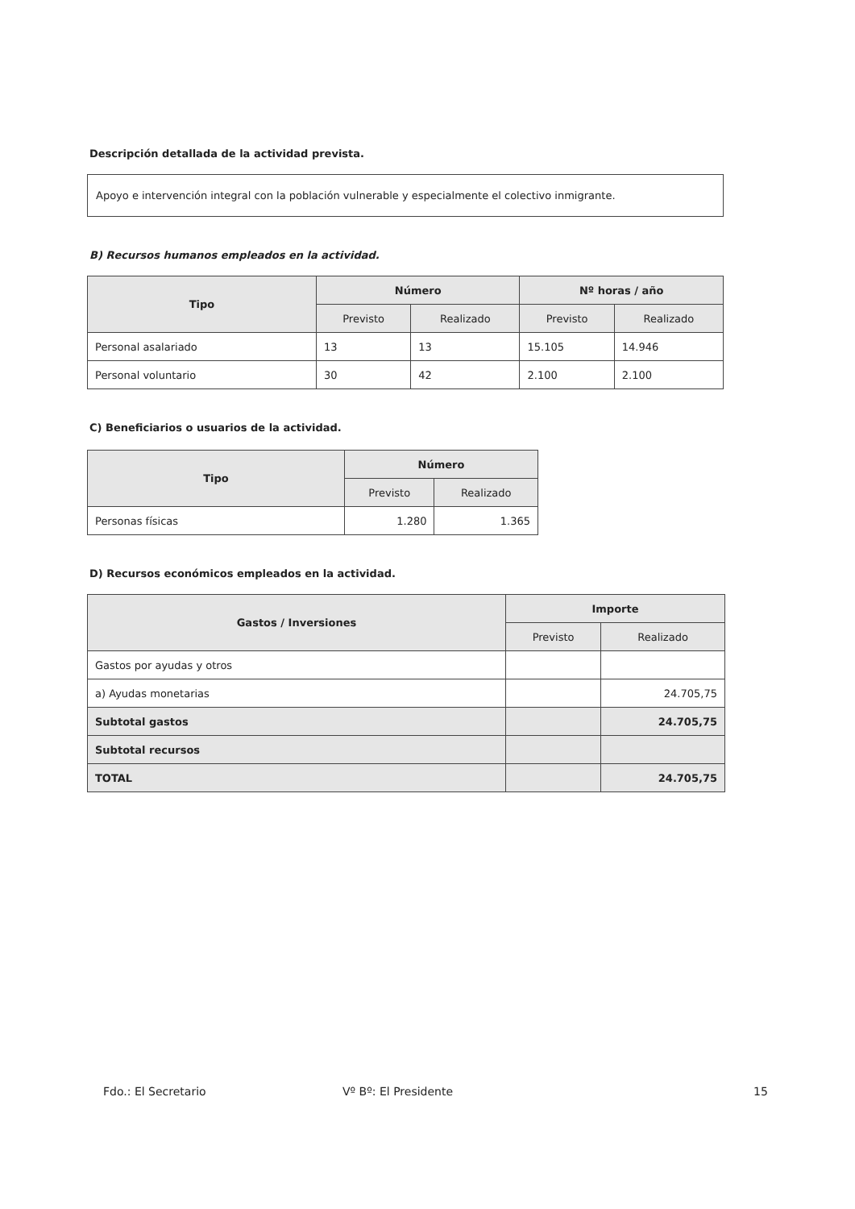Descripción detallada de la actividad prevista.
Apoyo e intervención integral con la población vulnerable y especialmente el colectivo inmigrante.
B) Recursos humanos empleados en la actividad.
| Tipo | Número | | Nº horas / año | |
| --- | --- | --- | --- | --- |
| | Previsto | Realizado | Previsto | Realizado |
| Personal asalariado | 13 | 13 | 15.105 | 14.946 |
| Personal voluntario | 30 | 42 | 2.100 | 2.100 |
C) Beneficiarios o usuarios de la actividad.
| Tipo | Número | |
| --- | --- | --- |
| | Previsto | Realizado |
| Personas físicas | 1.280 | 1.365 |
D) Recursos económicos empleados en la actividad.
| Gastos / Inversiones | Importe | |
| --- | --- | --- |
| | Previsto | Realizado |
| Gastos por ayudas y otros | | |
| a) Ayudas monetarias | | 24.705,75 |
| Subtotal gastos | | 24.705,75 |
| Subtotal recursos | | |
| TOTAL | | 24.705,75 |
Fdo.: El Secretario Vº Bº: El Presidente 15